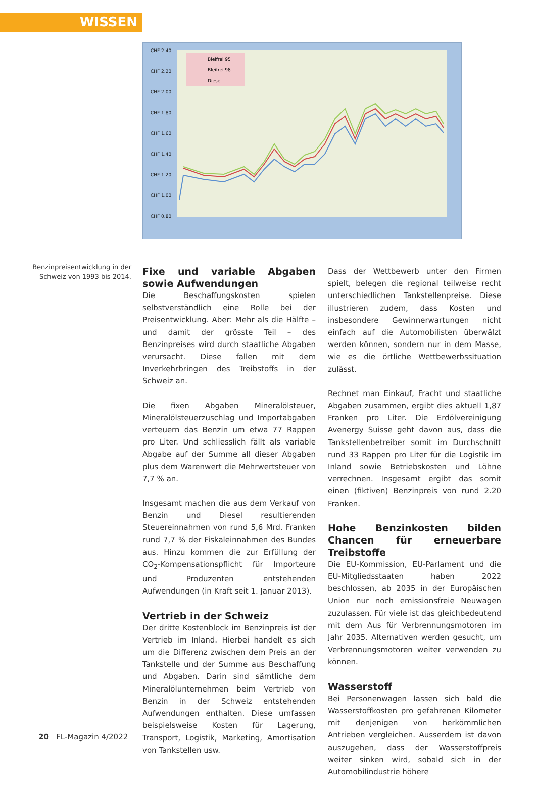WISSEN
CHF 2.40
CHF 2.20
CHF 2.00
CHF 1.80
CHF 1.60
CHF 1.40
CHF 1.20
CHF 1.00
CHF 0.80
Bleifrei 95
Bleifrei 98
Diesel
Benzinpreisentwicklung in der Schweiz von 1993 bis 2014.
Fixe und variable Abgaben sowie Aufwendungen
Die Beschaffungskosten spielen selbstverständlich eine Rolle bei der Preisentwicklung. Aber: Mehr als die Hälfte – und damit der grösste Teil – des Benzinpreises wird durch staatliche Abgaben verursacht. Diese fallen mit dem Inverkehrbringen des Treibstoffs in der Schweiz an.
Die fixen Abgaben Mineralölsteuer, Mineralölsteuerzuschlag und Importabgaben verteuern das Benzin um etwa 77 Rappen pro Liter. Und schliesslich fällt als variable Abgabe auf der Summe all dieser Abgaben plus dem Warenwert die Mehrwertsteuer von 7,7 % an.
Insgesamt machen die aus dem Verkauf von Benzin und Diesel resultierenden Steuereinnahmen von rund 5,6 Mrd. Franken rund 7,7 % der Fiskaleinnahmen des Bundes aus. Hinzu kommen die zur Erfüllung der CO<sub>2</sub>-Kompensationspflicht für Importeure und Produzenten entstehenden Aufwendungen (in Kraft seit 1. Januar 2013).
Vertrieb in der Schweiz
Der dritte Kostenblock im Benzinpreis ist der Vertrieb im Inland. Hierbei handelt es sich um die Differenz zwischen dem Preis an der Tankstelle und der Summe aus Beschaffung und Abgaben. Darin sind sämtliche dem Mineralölunternehmen beim Vertrieb von Benzin in der Schweiz entstehenden Aufwendungen enthalten. Diese umfassen beispielsweise Kosten für Lagerung, Transport, Logistik, Marketing, Amortisation von Tankstellen usw.
Dass der Wettbewerb unter den Firmen spielt, belegen die regional teilweise recht unterschiedlichen Tankstellenpreise. Diese illustrieren zudem, dass Kosten und insbesondere Gewinnerwartungen nicht einfach auf die Automobilisten überwälzt werden können, sondern nur in dem Masse, wie es die örtliche Wettbewerbssituation zulässt.
Rechnet man Einkauf, Fracht und staatliche Abgaben zusammen, ergibt dies aktuell 1,87 Franken pro Liter. Die Erdölvereinigung Avenergy Suisse geht davon aus, dass die Tankstellenbetreiber somit im Durchschnitt rund 33 Rappen pro Liter für die Logistik im Inland sowie Betriebskosten und Löhne verrechnen. Insgesamt ergibt das somit einen (fiktiven) Benzinpreis von rund 2.20 Franken.
Hohe Benzinkosten bilden Chancen für erneuerbare Treibstoffe
Die EU-Kommission, EU-Parlament und die EU-Mitgliedsstaaten haben 2022 beschlossen, ab 2035 in der Europäischen Union nur noch emissionsfreie Neuwagen zuzulassen. Für viele ist das gleichbedeutend mit dem Aus für Verbrennungsmotoren im Jahr 2035. Alternativen werden gesucht, um Verbrennungsmotoren weiter verwenden zu können.
Wasserstoff
Bei Personenwagen lassen sich bald die Wasserstoffkosten pro gefahrenen Kilometer mit denjenigen von herkömmlichen Antrieben vergleichen. Ausserdem ist davon auszugehen, dass der Wasserstoffpreis weiter sinken wird, sobald sich in der Automobilindustrie höhere
20 FL-Magazin 4/2022